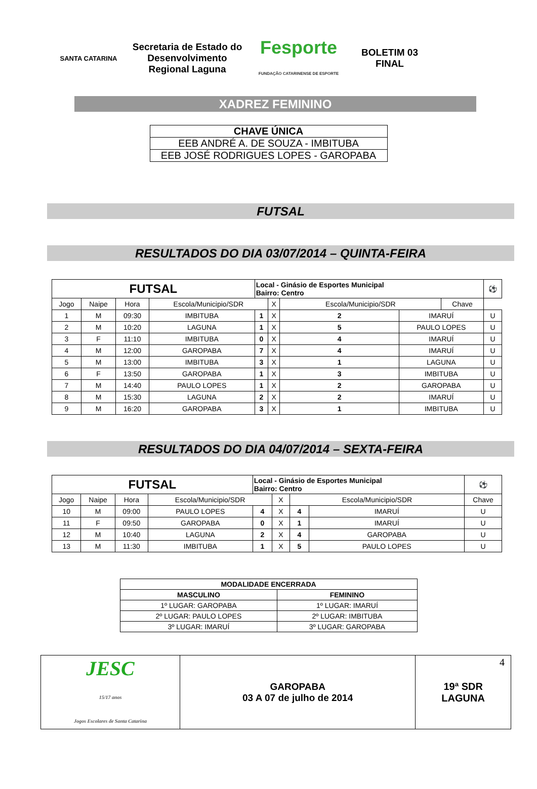SANTA CATARINA
Secretaria de Estado do Desenvolvimento Regional Laguna
Fesporte
FUNDAÇÃO CATARINENSE DE ESPORTE
BOLETIM 03
FINAL
XADREZ FEMININO
| CHAVE ÚNICA |
| EEB ANDRÉ A. DE SOUZA - IMBITUBA |
| EEB JOSÉ RODRIGUES LOPES - GAROPABA |
FUTSAL
RESULTADOS DO DIA 03/07/2014 – QUINTA-FEIRA
| FUTSAL | | | | Local - Ginásio de Esportes Municipal Bairro: Centro | | | | | | ⚽ |
| Jogo | Naipe | Hora | Escola/Municipio/SDR | | X | Escola/Municipio/SDR | | | Chave | |
| 1 | M | 09:30 | IMBITUBA | 1 | X | 2 | IMARUÍ | | U | |
| 2 | M | 10:20 | LAGUNA | 1 | X | 5 | PAULO LOPES | | U | |
| 3 | F | 11:10 | IMBITUBA | 0 | X | 4 | IMARUÍ | | U | |
| 4 | M | 12:00 | GAROPABA | 7 | X | 4 | IMARUÍ | | U | |
| 5 | M | 13:00 | IMBITUBA | 3 | X | 1 | LAGUNA | | U | |
| 6 | F | 13:50 | GAROPABA | 1 | X | 3 | IMBITUBA | | U | |
| 7 | M | 14:40 | PAULO LOPES | 1 | X | 2 | GAROPABA | | U | |
| 8 | M | 15:30 | LAGUNA | 2 | X | 2 | IMARUÍ | | U | |
| 9 | M | 16:20 | GAROPABA | 3 | X | 1 | IMBITUBA | | U | |
RESULTADOS DO DIA 04/07/2014 – SEXTA-FEIRA
| FUTSAL | | | | Local - Ginásio de Esportes Municipal Bairro: Centro | | | | | ⚽ |
| Jogo | Naipe | Hora | Escola/Municipio/SDR | | X | Escola/Municipio/SDR | | Chave | |
| 10 | M | 09:00 | PAULO LOPES | 4 | X | 4 | IMARUÍ | U | |
| 11 | F | 09:50 | GAROPABA | 0 | X | 1 | IMARUÍ | U | |
| 12 | M | 10:40 | LAGUNA | 2 | X | 4 | GAROPABA | U | |
| 13 | M | 11:30 | IMBITUBA | 1 | X | 5 | PAULO LOPES | U | |
| MODALIDADE ENCERRADA | |
| --- | --- |
| MASCULINO | FEMININO |
| 1º LUGAR: GAROPABA | 1º LUGAR: IMARUÍ |
| 2º LUGAR: PAULO LOPES | 2º LUGAR: IMBITUBA |
| 3º LUGAR: IMARUÍ | 3º LUGAR: GAROPABA |
| JESC 15/17 anos Jogos Escolares de Santa Catarina | GAROPABA 03 A 07 de julho de 2014 | 19ª SDR LAGUNA 4 |